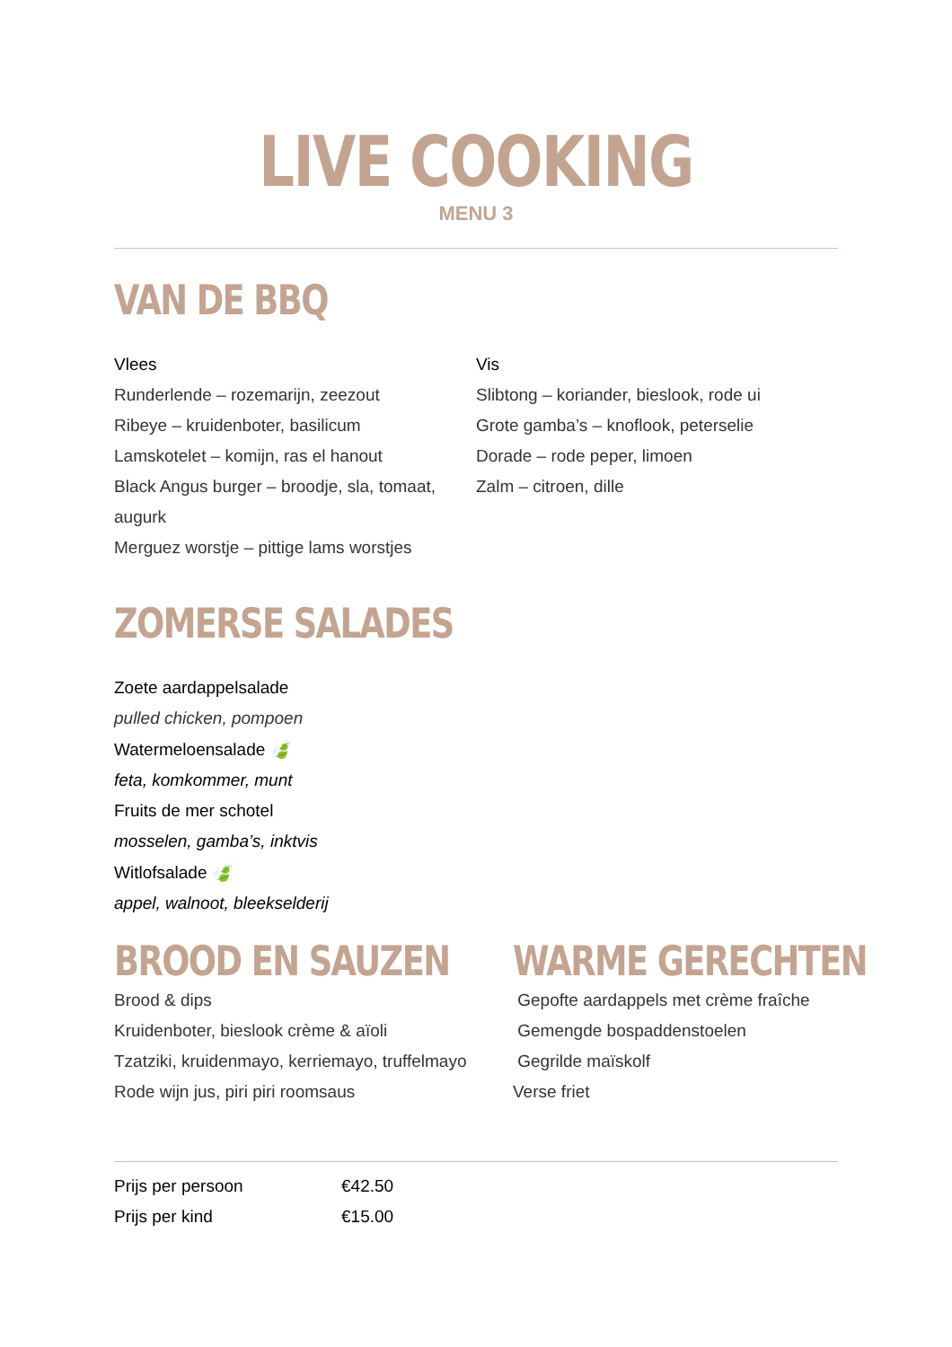LIVE COOKING
MENU 3
VAN DE BBQ
Vlees
Runderlende – rozemarijn, zeezout
Ribeye – kruidenboter, basilicum
Lamskotelet – komijn, ras el hanout
Black Angus burger – broodje, sla, tomaat, augurk
Merguez worstje – pittige lams worstjes
Vis
Slibtong – koriander, bieslook, rode ui
Grote gamba’s – knoflook, peterselie
Dorade – rode peper, limoen
Zalm – citroen, dille
ZOMERSE SALADES
Zoete aardappelsalade
pulled chicken, pompoen
Watermeloensalade 🍃
feta, komkommer, munt
Fruits de mer schotel
mosselen, gamba’s, inktvis
Witlofsalade 🍃
appel, walnoot, bleekselderij
BROOD EN SAUZEN
Brood & dips
Kruidenboter, bieslook crème & aïoli
Tzatziki, kruidenmayo, kerriemayo, truffelmayo
Rode wijn jus, piri piri roomsaus
WARME GERECHTEN
Gepofte aardappels met crème fraîche
Gemengde bospaddenstoelen
Gegrilde maïskolf
Verse friet
Prijs per persoon €42.50
Prijs per kind €15.00